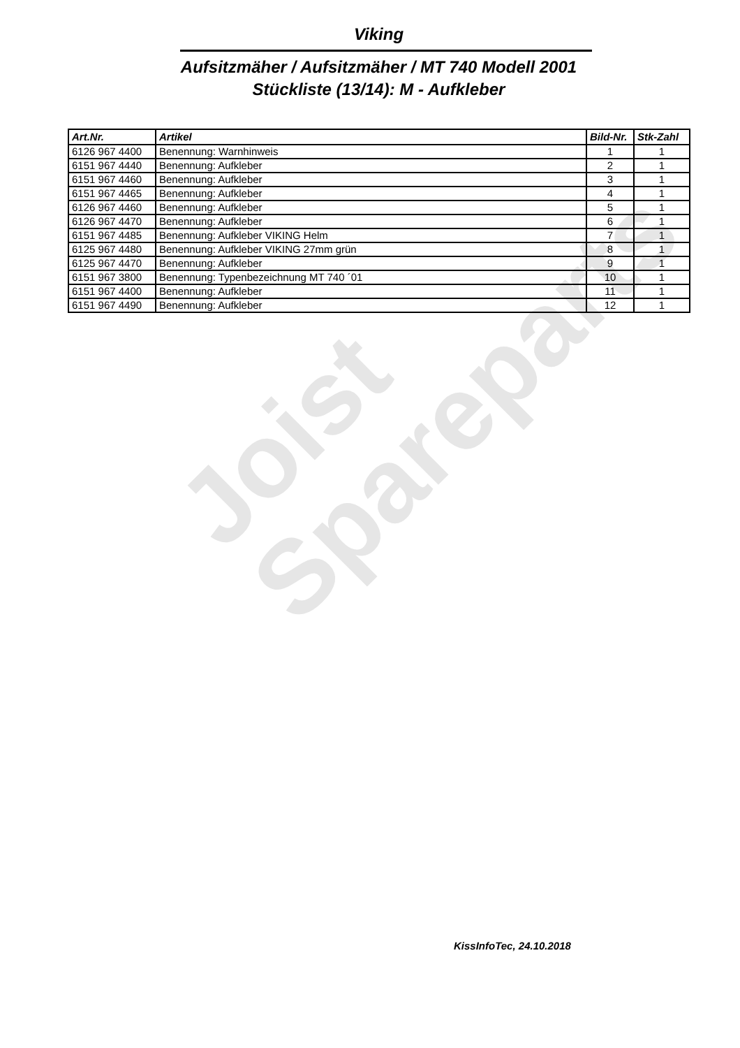Viking
Aufsitzmäher / Aufsitzmäher / MT 740 Modell 2001
Stückliste (13/14): M - Aufkleber
| Art.Nr. | Artikel | Bild-Nr. | Stk-Zahl |
| --- | --- | --- | --- |
| 6126 967 4400 | Benennung: Warnhinweis | 1 | 1 |
| 6151 967 4440 | Benennung: Aufkleber | 2 | 1 |
| 6151 967 4460 | Benennung: Aufkleber | 3 | 1 |
| 6151 967 4465 | Benennung: Aufkleber | 4 | 1 |
| 6126 967 4460 | Benennung: Aufkleber | 5 | 1 |
| 6126 967 4470 | Benennung: Aufkleber | 6 | 1 |
| 6151 967 4485 | Benennung: Aufkleber VIKING Helm | 7 | 1 |
| 6125 967 4480 | Benennung: Aufkleber VIKING 27mm grün | 8 | 1 |
| 6125 967 4470 | Benennung: Aufkleber | 9 | 1 |
| 6151 967 3800 | Benennung: Typenbezeichnung MT 740 ´01 | 10 | 1 |
| 6151 967 4400 | Benennung: Aufkleber | 11 | 1 |
| 6151 967 4490 | Benennung: Aufkleber | 12 | 1 |
Joist
Spareparts
KissInfoTec, 24.10.2018